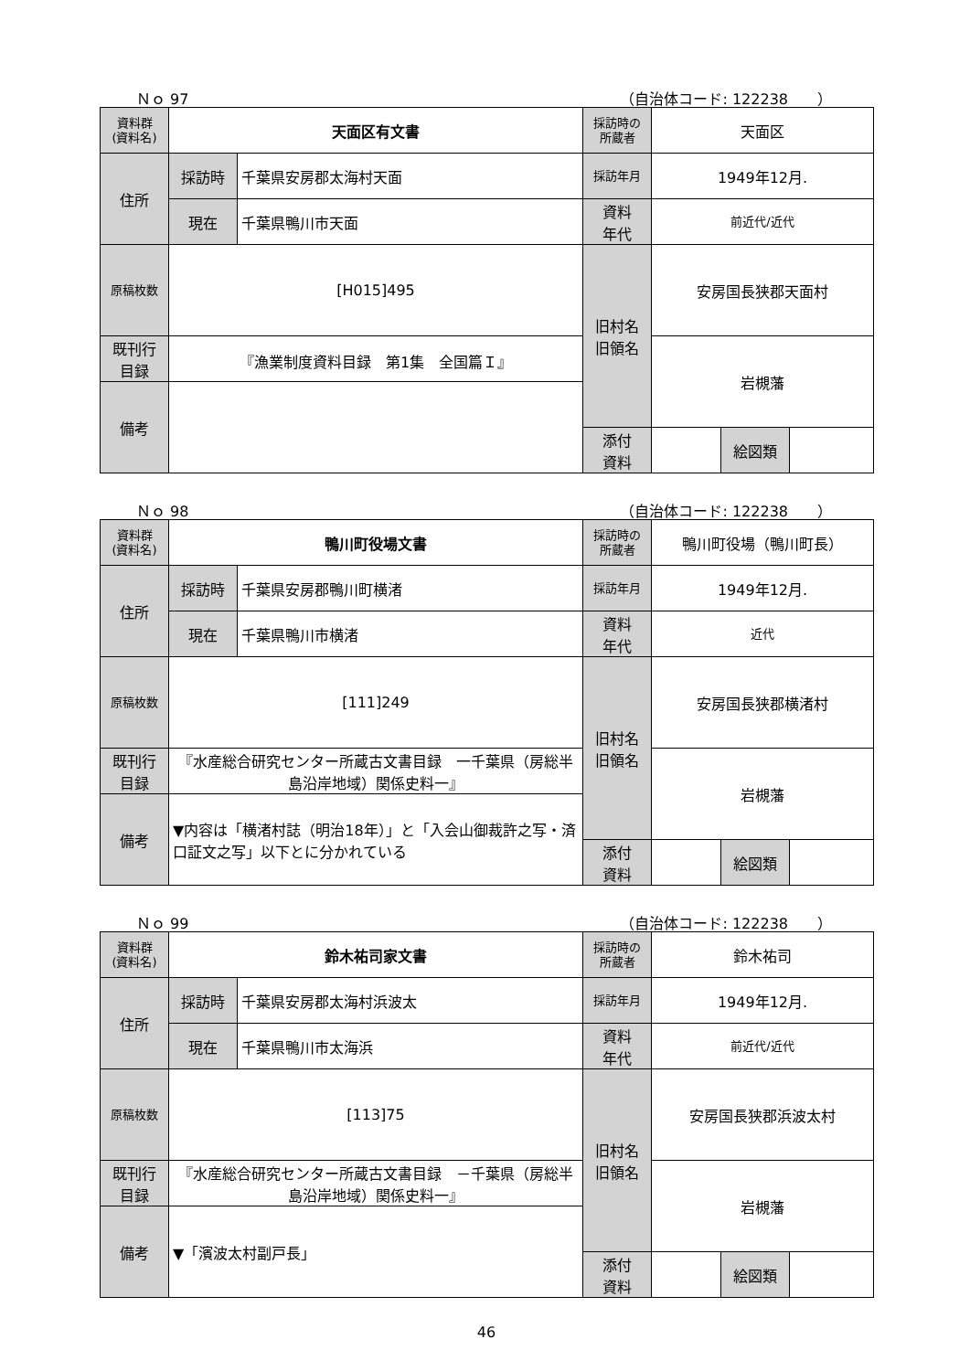Ｎｏ 97 （自治体コード: 122238　　）
| 資料群 (資料名) | 天面区有文書 | | 採訪時の 所蔵者 | 天面区 | | |
| 住所 | 採訪時 | 千葉県安房郡太海村天面 | 採訪年月 | 1949年12月. | | |
| | 現在 | 千葉県鴨川市天面 | 資料 年代 | 前近代/近代 | | |
| 原稿枚数 | [H015]495 | | 旧村名 旧領名 | 安房国長狭郡天面村 | | |
| 既刊行 目録 | 『漁業制度資料目録 第1集 全国篇Ｉ』 | | | 岩槻藩 | | |
| 備考 | | | | | | |
| | | | 添付 資料 | | 絵図類 | |
Ｎｏ 98 （自治体コード: 122238　　）
| 資料群 (資料名) | 鴨川町役場文書 | | 採訪時の 所蔵者 | 鴨川町役場（鴨川町長） | | |
| 住所 | 採訪時 | 千葉県安房郡鴨川町横渚 | 採訪年月 | 1949年12月. | | |
| | 現在 | 千葉県鴨川市横渚 | 資料 年代 | 近代 | | |
| 原稿枚数 | [111]249 | | 旧村名 旧領名 | 安房国長狭郡横渚村 | | |
| 既刊行 目録 | 『水産総合研究センター所蔵古文書目録 一千葉県（房総半島沿岸地域）関係史料一』 | | | 岩槻藩 | | |
| 備考 | ▼内容は「横渚村誌（明治18年）」と「入会山御裁許之写・済口証文之写」以下とに分かれている | | | | | |
| | | | 添付 資料 | | 絵図類 | |
Ｎｏ 99 （自治体コード: 122238　　）
| 資料群 (資料名) | 鈴木祐司家文書 | | 採訪時の 所蔵者 | 鈴木祐司 | | |
| 住所 | 採訪時 | 千葉県安房郡太海村浜波太 | 採訪年月 | 1949年12月. | | |
| | 現在 | 千葉県鴨川市太海浜 | 資料 年代 | 前近代/近代 | | |
| 原稿枚数 | [113]75 | | 旧村名 旧領名 | 安房国長狭郡浜波太村 | | |
| 既刊行 目録 | 『水産総合研究センター所蔵古文書目録 －千葉県（房総半島沿岸地域）関係史料一』 | | | 岩槻藩 | | |
| 備考 | ▼「濱波太村副戸長」 | | | | | |
| | | | 添付 資料 | | 絵図類 | |
46